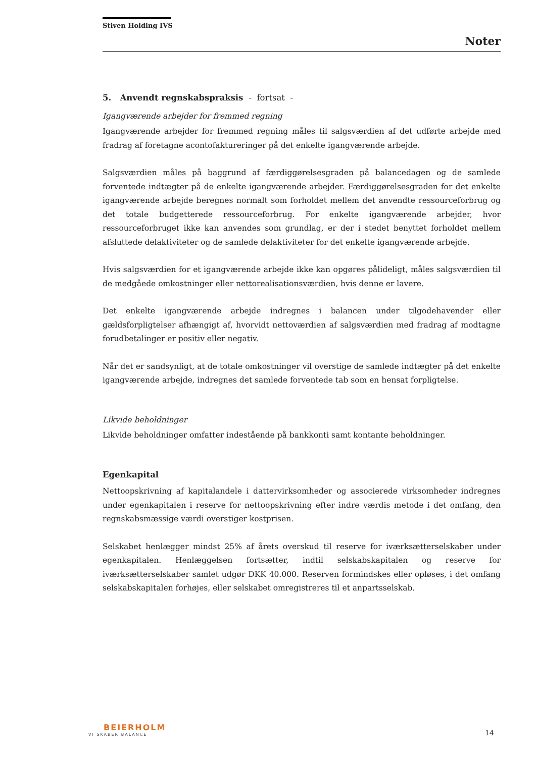Stiven Holding IVS
Noter
5. Anvendt regnskabspraksis - fortsat -
Igangværende arbejder for fremmed regning
Igangværende arbejder for fremmed regning måles til salgsværdien af det udførte arbejde med fradrag af foretagne acontofaktureringer på det enkelte igangværende arbejde.
Salgsværdien måles på baggrund af færdiggørelsesgraden på balancedagen og de samlede forventede indtægter på de enkelte igangværende arbejder. Færdiggørelsesgraden for det enkelte igangværende arbejde beregnes normalt som forholdet mellem det anvendte ressourceforbrug og det totale budgetterede ressourceforbrug. For enkelte igangværende arbejder, hvor ressourceforbruget ikke kan anvendes som grundlag, er der i stedet benyttet forholdet mellem afsluttede delaktiviteter og de samlede delaktiviteter for det enkelte igangværende arbejde.
Hvis salgsværdien for et igangværende arbejde ikke kan opgøres pålideligt, måles salgsværdien til de medgåede omkostninger eller nettorealisationsværdien, hvis denne er lavere.
Det enkelte igangværende arbejde indregnes i balancen under tilgodehavender eller gældsforpligtelser afhængigt af, hvorvidt nettoværdien af salgsværdien med fradrag af modtagne forudbetalinger er positiv eller negativ.
Når det er sandsynligt, at de totale omkostninger vil overstige de samlede indtægter på det enkelte igangværende arbejde, indregnes det samlede forventede tab som en hensat forpligtelse.
Likvide beholdninger
Likvide beholdninger omfatter indestående på bankkonti samt kontante beholdninger.
Egenkapital
Nettoopskrivning af kapitalandele i dattervirksomheder og associerede virksomheder indregnes under egenkapitalen i reserve for nettoopskrivning efter indre værdis metode i det omfang, den regnskabsmæssige værdi overstiger kostprisen.
Selskabet henlægger mindst 25% af årets overskud til reserve for iværksætterselskaber under egenkapitalen. Henlæggelsen fortsætter, indtil selskabskapitalen og reserve for iværksætterselskaber samlet udgør DKK 40.000. Reserven formindskes eller opløses, i det omfang selskabskapitalen forhøjes, eller selskabet omregistreres til et anpartsselskab.
BEIERHOLM
VI SKABER BALANCE
14